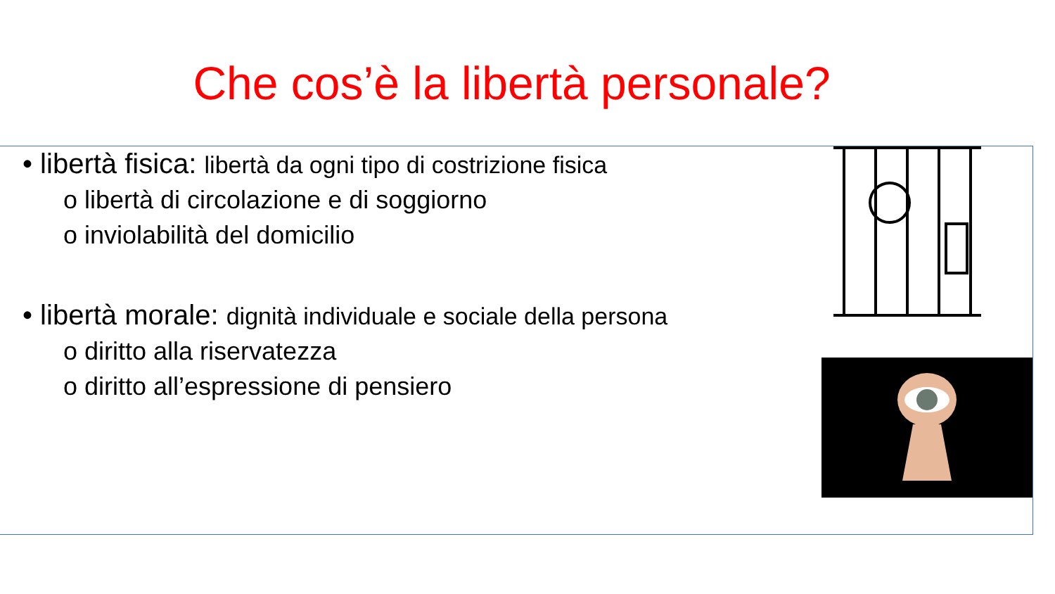Che cos’è la libertà personale?
• libertà fisica: libertà da ogni tipo di costrizione fisica
o libertà di circolazione e di soggiorno
o inviolabilità del domicilio
• libertà morale: dignità individuale e sociale della persona
o diritto alla riservatezza
o diritto all’espressione di pensiero